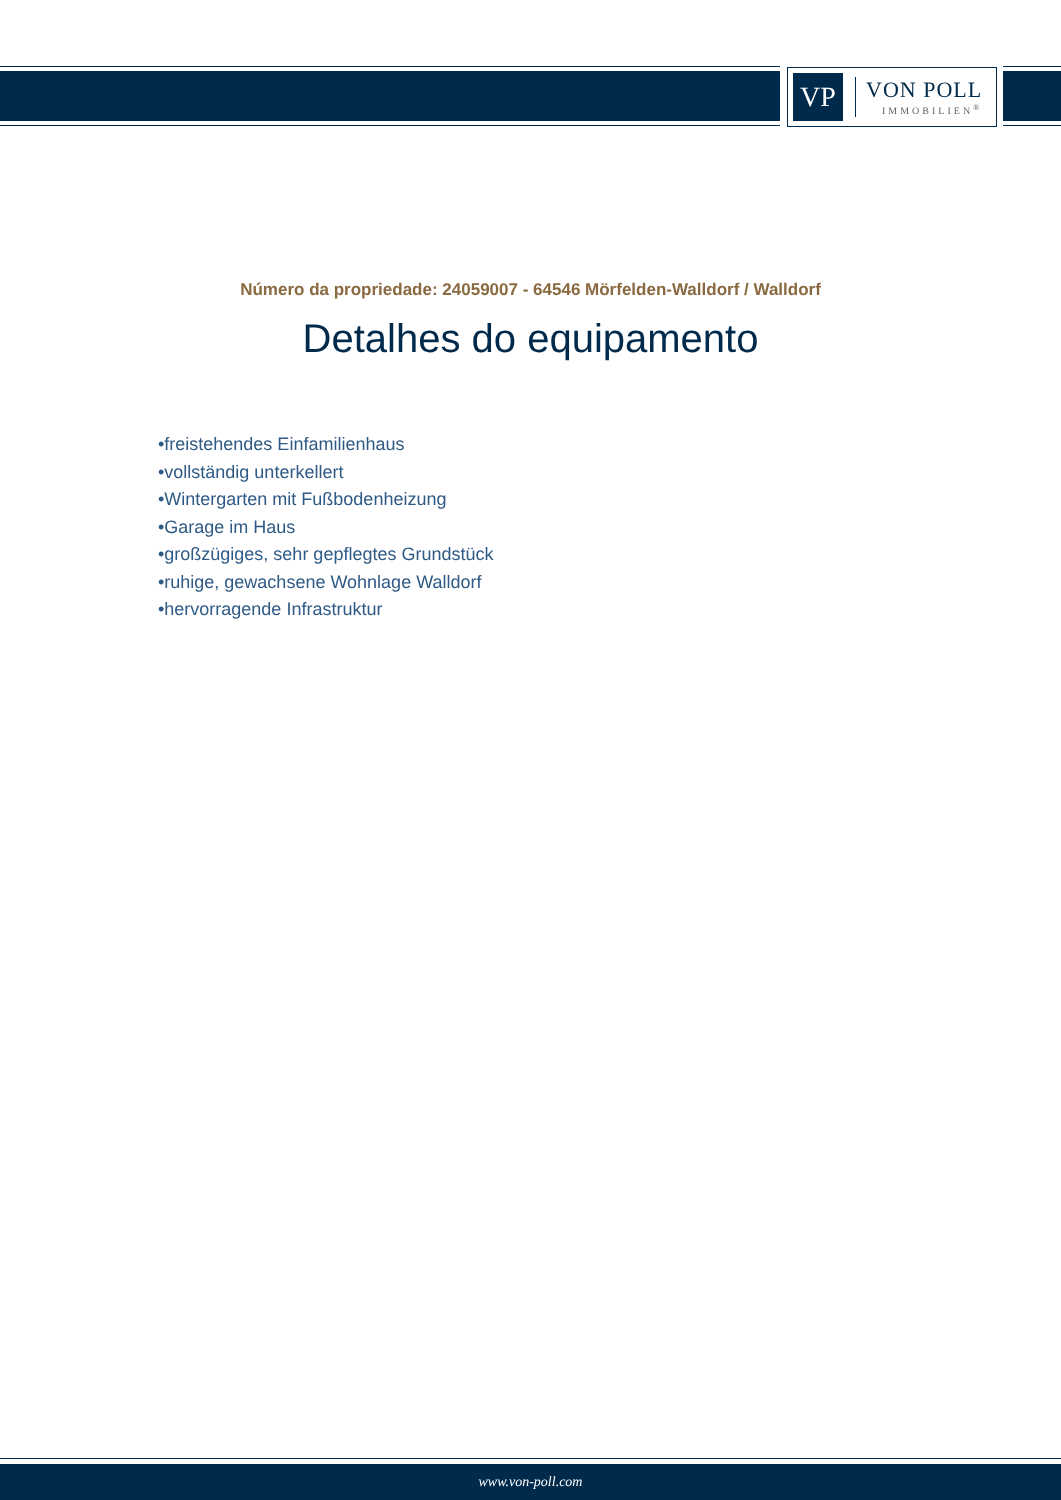VP
VON POLL
IMMOBILIEN<sup>®</sup>
Número da propriedade: 24059007 - 64546 Mörfelden-Walldorf / Walldorf
Detalhes do equipamento
•freistehendes Einfamilienhaus
•vollständig unterkellert
•Wintergarten mit Fußbodenheizung
•Garage im Haus
•großzügiges, sehr gepflegtes Grundstück
•ruhige, gewachsene Wohnlage Walldorf
•hervorragende Infrastruktur
www.von-poll.com